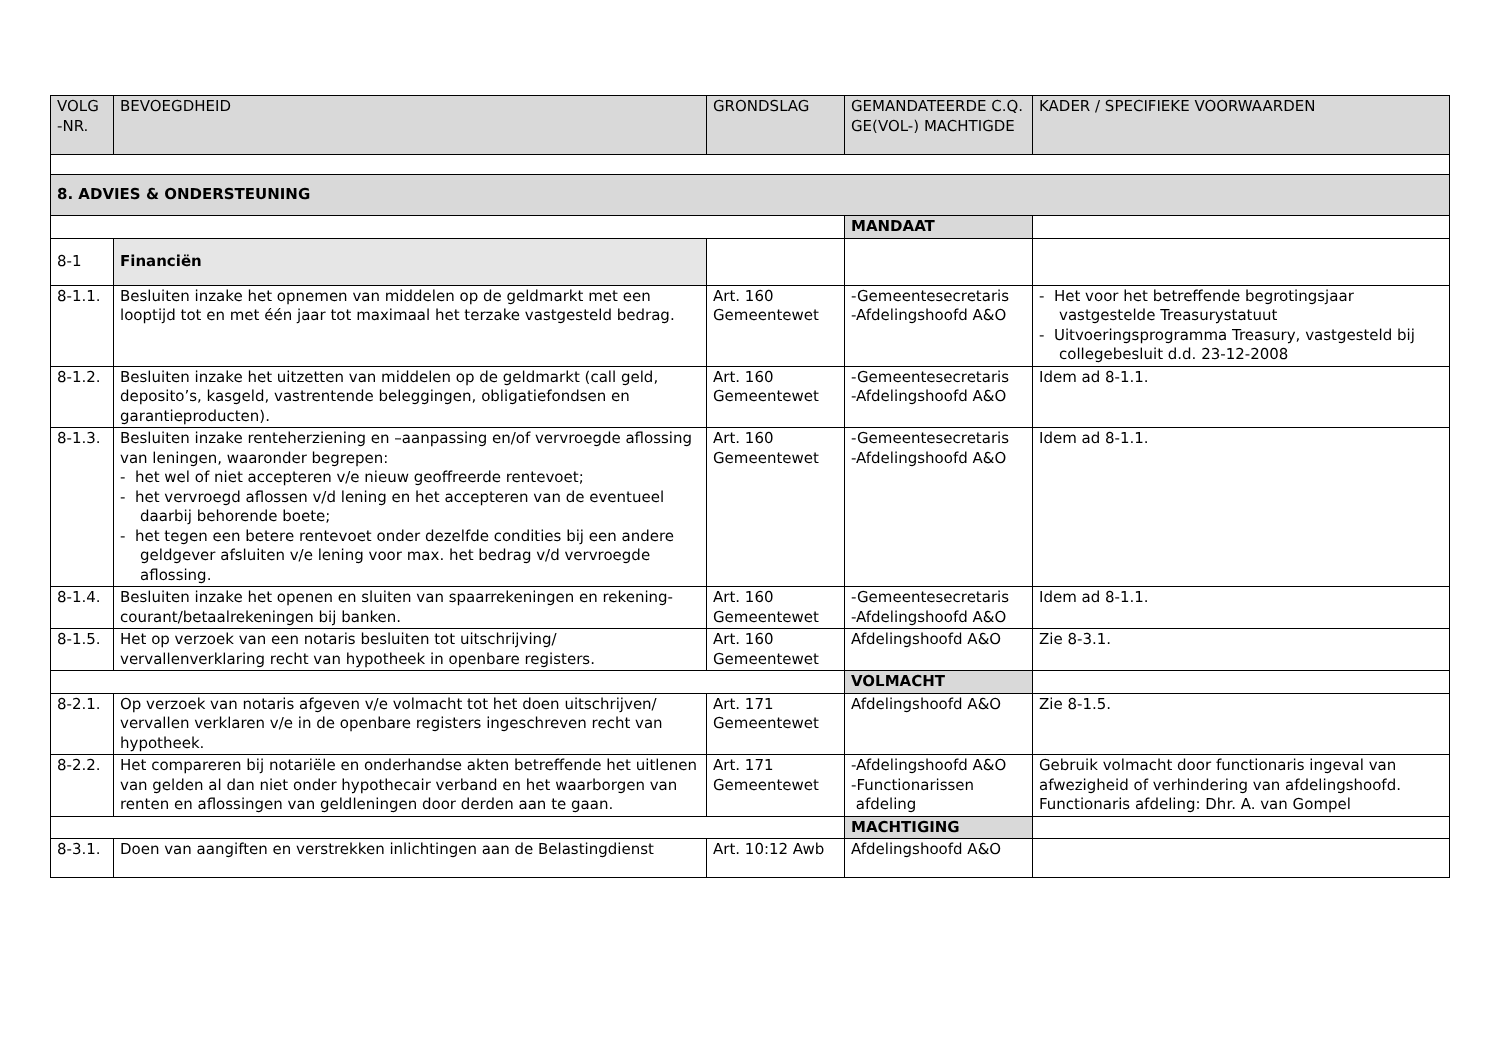| VOLG -NR. | BEVOEGDHEID | GRONDSLAG | GEMANDATEERDE C.Q. GE(VOL-) MACHTIGDE | KADER / SPECIFIEKE VOORWAARDEN |
| --- | --- | --- | --- | --- |
| 8. ADVIES & ONDERSTEUNING | | | | |
| | | | MANDAAT | |
| 8-1 | Financiën | | | |
| 8-1.1. | Besluiten inzake het opnemen van middelen op de geldmarkt met een looptijd tot en met één jaar tot maximaal het terzake vastgesteld bedrag. | Art. 160 Gemeentewet | -Gemeentesecretaris -Afdelingshoofd A&O | - Het voor het betreffende begrotingsjaar vastgestelde Treasurystatuut - Uitvoeringsprogramma Treasury, vastgesteld bij collegebesluit d.d. 23-12-2008 |
| 8-1.2. | Besluiten inzake het uitzetten van middelen op de geldmarkt (call geld, deposito’s, kasgeld, vastrentende beleggingen, obligatiefondsen en garantieproducten). | Art. 160 Gemeentewet | -Gemeentesecretaris -Afdelingshoofd A&O | Idem ad 8-1.1. |
| 8-1.3. | Besluiten inzake renteherziening en –aanpassing en/of vervroegde aflossing van leningen, waaronder begrepen: - het wel of niet accepteren v/e nieuw geoffreerde rentevoet; - het vervroegd aflossen v/d lening en het accepteren van de eventueel daarbij behorende boete; - het tegen een betere rentevoet onder dezelfde condities bij een andere geldgever afsluiten v/e lening voor max. het bedrag v/d vervroegde aflossing. | Art. 160 Gemeentewet | -Gemeentesecretaris -Afdelingshoofd A&O | Idem ad 8-1.1. |
| 8-1.4. | Besluiten inzake het openen en sluiten van spaarrekeningen en rekening-courant/betaalrekeningen bij banken. | Art. 160 Gemeentewet | -Gemeentesecretaris -Afdelingshoofd A&O | Idem ad 8-1.1. |
| 8-1.5. | Het op verzoek van een notaris besluiten tot uitschrijving/ vervallenverklaring recht van hypotheek in openbare registers. | Art. 160 Gemeentewet | Afdelingshoofd A&O | Zie 8-3.1. |
| | | | VOLMACHT | |
| 8-2.1. | Op verzoek van notaris afgeven v/e volmacht tot het doen uitschrijven/ vervallen verklaren v/e in de openbare registers ingeschreven recht van hypotheek. | Art. 171 Gemeentewet | Afdelingshoofd A&O | Zie 8-1.5. |
| 8-2.2. | Het compareren bij notariële en onderhandse akten betreffende het uitlenen van gelden al dan niet onder hypothecair verband en het waarborgen van renten en aflossingen van geldleningen door derden aan te gaan. | Art. 171 Gemeentewet | -Afdelingshoofd A&O -Functionarissen afdeling | Gebruik volmacht door functionaris ingeval van afwezigheid of verhindering van afdelingshoofd. Functionaris afdeling: Dhr. A. van Gompel |
| | | | MACHTIGING | |
| 8-3.1. | Doen van aangiften en verstrekken inlichtingen aan de Belastingdienst | Art. 10:12 Awb | Afdelingshoofd A&O | |